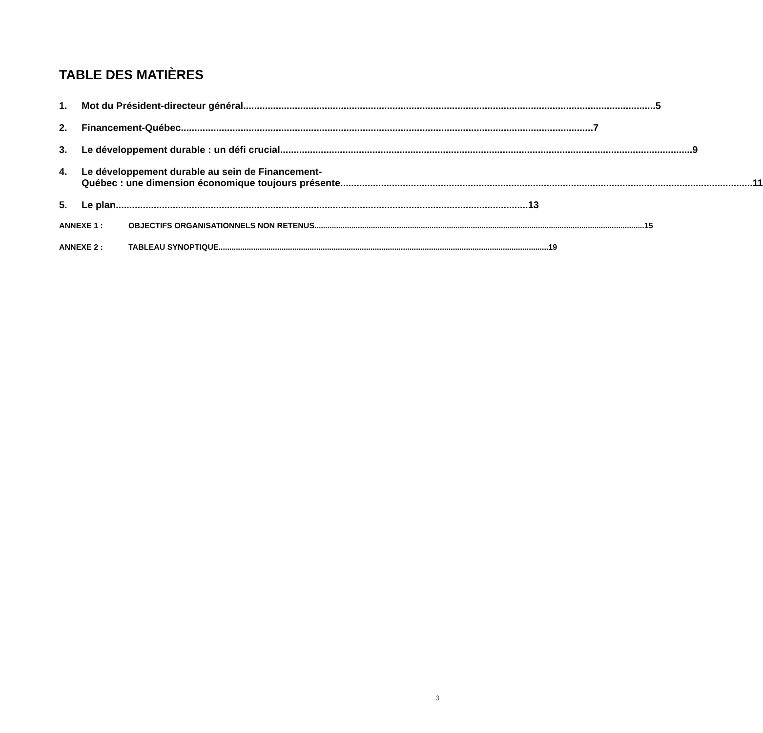TABLE DES MATIÈRES
1. Mot du Président-directeur général 5
2. Financement-Québec 7
3. Le développement durable : un défi crucial 9
4. Le développement durable au sein de Financement-
Québec : une dimension économique toujours présente 11
5. Le plan 13
ANNEXE 1 : OBJECTIFS ORGANISATIONNELS NON RETENUS 15
ANNEXE 2 : TABLEAU SYNOPTIQUE 19
3